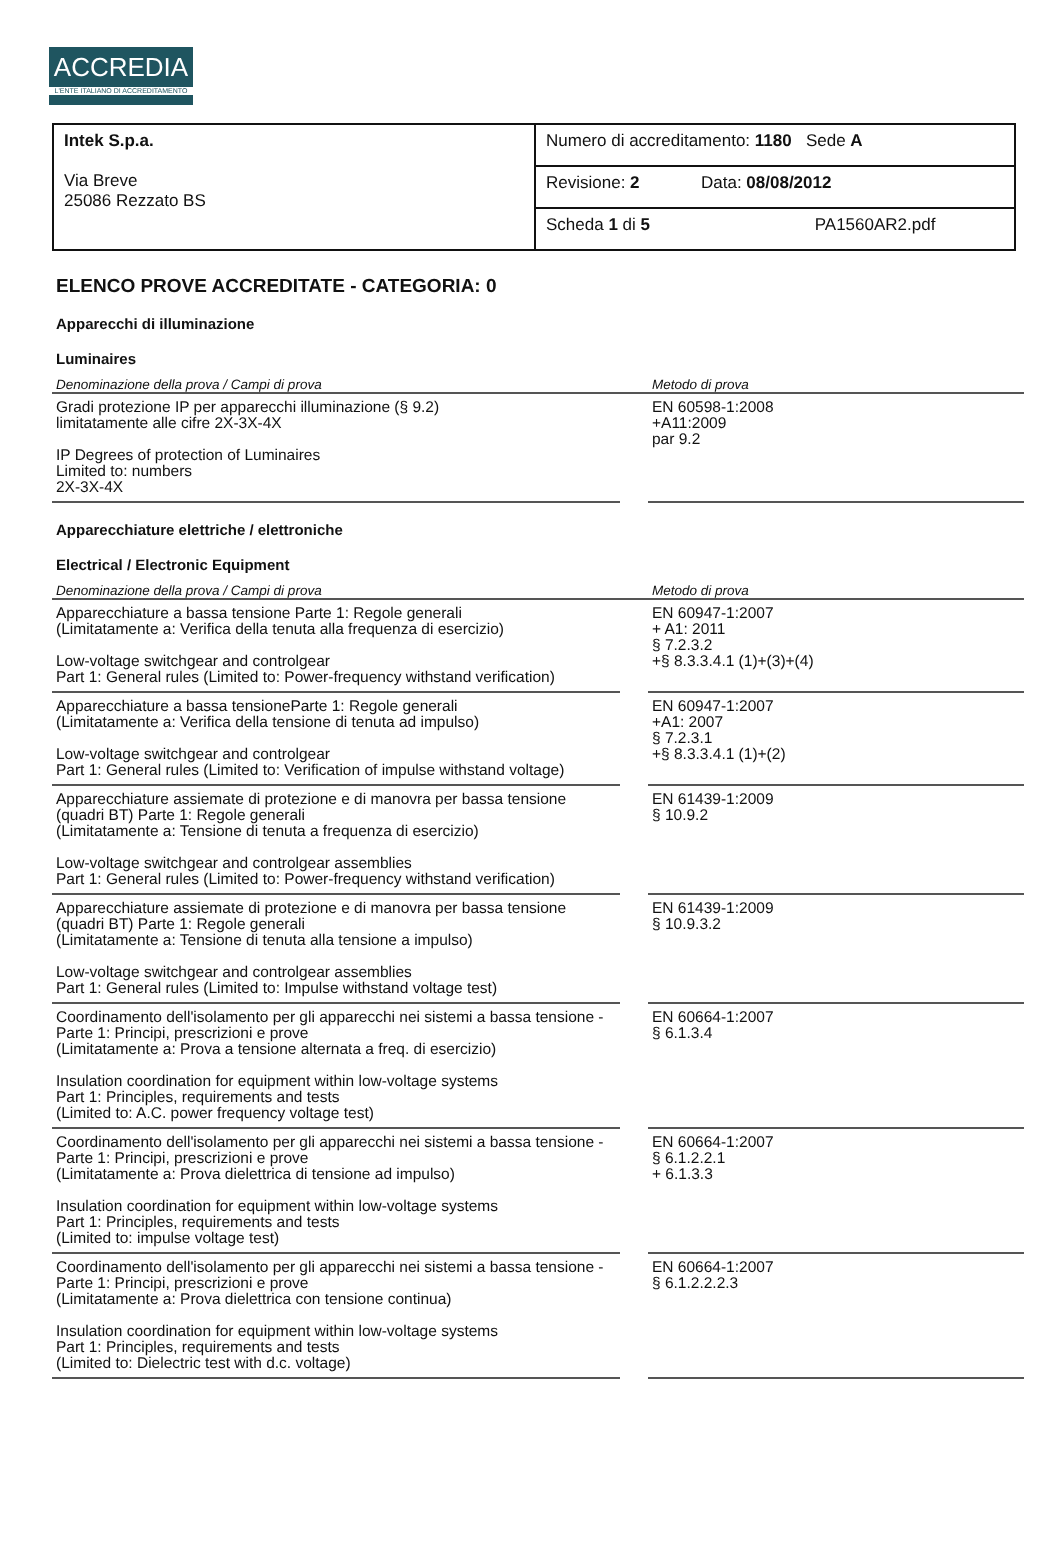ACCREDIA
L'ENTE ITALIANO DI ACCREDITAMENTO
| Intek S.p.a. Via Breve 25086 Rezzato BS | Numero di accreditamento: 1180 Sede A |
| | Revisione: 2 Data: 08/08/2012 |
| | Scheda 1 di 5 PA1560AR2.pdf |
ELENCO PROVE ACCREDITATE - CATEGORIA: 0
Apparecchi di illuminazione
Luminaires
| Denominazione della prova / Campi di prova | | Metodo di prova |
| --- | --- | --- |
| Gradi protezione IP per apparecchi illuminazione (§ 9.2) limitatamente alle cifre 2X-3X-4X IP Degrees of protection of Luminaires Limited to: numbers 2X-3X-4X | | EN 60598-1:2008 +A11:2009 par 9.2 |
Apparecchiature elettriche / elettroniche
Electrical / Electronic Equipment
| Denominazione della prova / Campi di prova | | Metodo di prova |
| --- | --- | --- |
| Apparecchiature a bassa tensione Parte 1: Regole generali (Limitatamente a: Verifica della tenuta alla frequenza di esercizio) Low-voltage switchgear and controlgear Part 1: General rules (Limited to: Power-frequency withstand verification) | | EN 60947-1:2007 + A1: 2011 § 7.2.3.2 +§ 8.3.3.4.1 (1)+(3)+(4) |
| Apparecchiature a bassa tensioneParte 1: Regole generali (Limitatamente a: Verifica della tensione di tenuta ad impulso) Low-voltage switchgear and controlgear Part 1: General rules (Limited to: Verification of impulse withstand voltage) | | EN 60947-1:2007 +A1: 2007 § 7.2.3.1 +§ 8.3.3.4.1 (1)+(2) |
| Apparecchiature assiemate di protezione e di manovra per bassa tensione (quadri BT) Parte 1: Regole generali (Limitatamente a: Tensione di tenuta a frequenza di esercizio) Low-voltage switchgear and controlgear assemblies Part 1: General rules (Limited to: Power-frequency withstand verification) | | EN 61439-1:2009 § 10.9.2 |
| Apparecchiature assiemate di protezione e di manovra per bassa tensione (quadri BT) Parte 1: Regole generali (Limitatamente a: Tensione di tenuta alla tensione a impulso) Low-voltage switchgear and controlgear assemblies Part 1: General rules (Limited to: Impulse withstand voltage test) | | EN 61439-1:2009 § 10.9.3.2 |
| Coordinamento dell'isolamento per gli apparecchi nei sistemi a bassa tensione - Parte 1: Principi, prescrizioni e prove (Limitatamente a: Prova a tensione alternata a freq. di esercizio) Insulation coordination for equipment within low-voltage systems Part 1: Principles, requirements and tests (Limited to: A.C. power frequency voltage test) | | EN 60664-1:2007 § 6.1.3.4 |
| Coordinamento dell'isolamento per gli apparecchi nei sistemi a bassa tensione - Parte 1: Principi, prescrizioni e prove (Limitatamente a: Prova dielettrica di tensione ad impulso) Insulation coordination for equipment within low-voltage systems Part 1: Principles, requirements and tests (Limited to: impulse voltage test) | | EN 60664-1:2007 § 6.1.2.2.1 + 6.1.3.3 |
| Coordinamento dell'isolamento per gli apparecchi nei sistemi a bassa tensione - Parte 1: Principi, prescrizioni e prove (Limitatamente a: Prova dielettrica con tensione continua) Insulation coordination for equipment within low-voltage systems Part 1: Principles, requirements and tests (Limited to: Dielectric test with d.c. voltage) | | EN 60664-1:2007 § 6.1.2.2.2.3 |